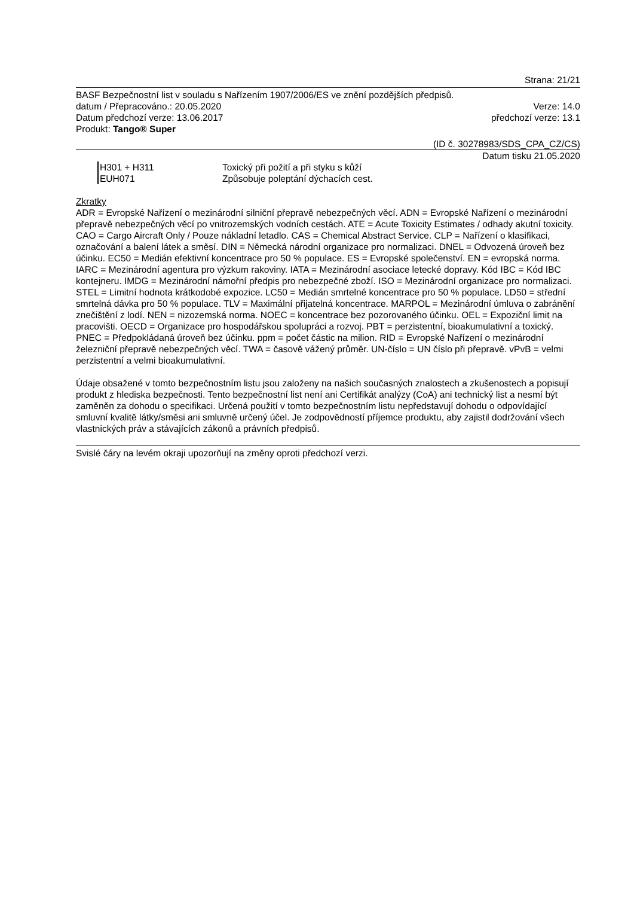Strana: 21/21
BASF Bezpečnostní list v souladu s Nařízením 1907/2006/ES ve znění pozdějších předpisů.
datum / Přepracováno.: 20.05.2020 Verze: 14.0
Datum předchozí verze: 13.06.2017 předchozí verze: 13.1
Produkt: Tango® Super
(ID č. 30278983/SDS_CPA_CZ/CS)
Datum tisku 21.05.2020
H301 + H311 Toxický při požití a při styku s kůží
EUH071 Způsobuje poleptání dýchacích cest.
Zkratky
ADR = Evropské Nařízení o mezinárodní silniční přepravě nebezpečných věcí. ADN = Evropské Nařízení o mezinárodní přepravě nebezpečných věcí po vnitrozemských vodních cestách. ATE = Acute Toxicity Estimates / odhady akutní toxicity. CAO = Cargo Aircraft Only / Pouze nákladní letadlo. CAS = Chemical Abstract Service. CLP = Nařízení o klasifikaci, označování a balení látek a směsí. DIN = Německá národní organizace pro normalizaci. DNEL = Odvozená úroveň bez účinku. EC50 = Medián efektivní koncentrace pro 50 % populace. ES = Evropské společenství. EN = evropská norma. IARC = Mezinárodní agentura pro výzkum rakoviny. IATA = Mezinárodní asociace letecké dopravy. Kód IBC = Kód IBC kontejneru. IMDG = Mezinárodní námořní předpis pro nebezpečné zboží. ISO = Mezinárodní organizace pro normalizaci. STEL = Limitní hodnota krátkodobé expozice. LC50 = Medián smrtelné koncentrace pro 50 % populace. LD50 = střední smrtelná dávka pro 50 % populace. TLV = Maximální přijatelná koncentrace. MARPOL = Mezinárodní úmluva o zabránění znečištění z lodí. NEN = nizozemská norma. NOEC = koncentrace bez pozorovaného účinku. OEL = Expoziční limit na pracovišti. OECD = Organizace pro hospodářskou spolupráci a rozvoj. PBT = perzistentní, bioakumulativní a toxický. PNEC = Předpokládaná úroveň bez účinku. ppm = počet částic na milion. RID = Evropské Nařízení o mezinárodní železniční přepravě nebezpečných věcí. TWA = časově vážený průměr. UN-číslo = UN číslo při přepravě. vPvB = velmi perzistentní a velmi bioakumulativní.
Údaje obsažené v tomto bezpečnostním listu jsou založeny na našich současných znalostech a zkušenostech a popisují produkt z hlediska bezpečnosti. Tento bezpečnostní list není ani Certifikát analýzy (CoA) ani technický list a nesmí být zaměněn za dohodu o specifikaci. Určená použití v tomto bezpečnostním listu nepředstavují dohodu o odpovídající smluvní kvalitě látky/směsi ani smluvně určený účel. Je zodpovědností příjemce produktu, aby zajistil dodržování všech vlastnických práv a stávajících zákonů a právních předpisů.
Svislé čáry na levém okraji upozorňují na změny oproti předchozí verzi.